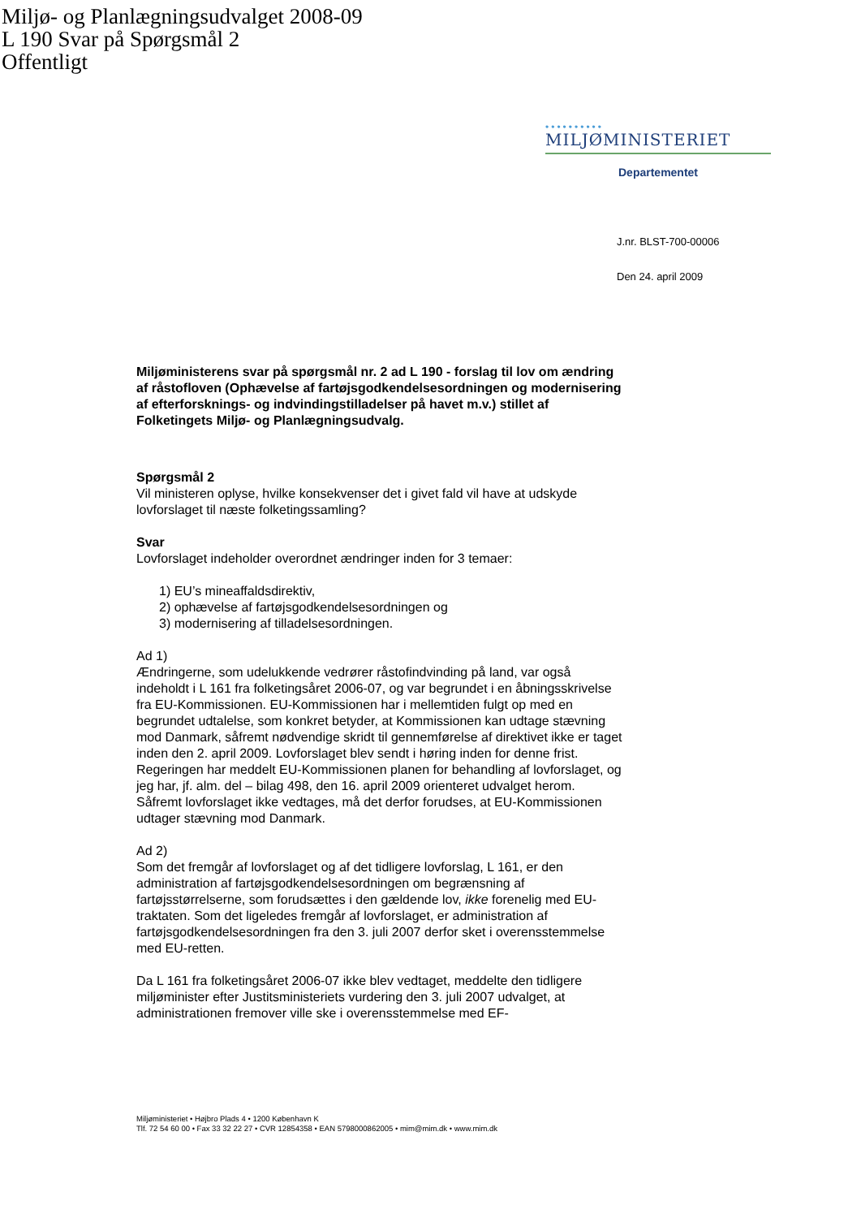Miljø- og Planlægningsudvalget 2008-09
L 190 Svar på Spørgsmål 2
Offentligt
••••••••••
MILJØMINISTERIET
Departementet
J.nr. BLST-700-00006
Den 24. april 2009
Miljøministerens svar på spørgsmål nr. 2 ad L 190 - forslag til lov om ændring af råstofloven (Ophævelse af fartøjsgodkendelsesordningen og modernisering af efterforsknings- og indvindingstilladelser på havet m.v.) stillet af Folketingets Miljø- og Planlægningsudvalg.
Spørgsmål 2
Vil ministeren oplyse, hvilke konsekvenser det i givet fald vil have at udskyde lovforslaget til næste folketingssamling?
Svar
Lovforslaget indeholder overordnet ændringer inden for 3 temaer:
1) EU’s mineaffaldsdirektiv,
2) ophævelse af fartøjsgodkendelsesordningen og
3) modernisering af tilladelsesordningen.
Ad 1)
Ændringerne, som udelukkende vedrører råstofindvinding på land, var også indeholdt i L 161 fra folketingsåret 2006-07, og var begrundet i en åbningsskrivelse fra EU-Kommissionen. EU-Kommissionen har i mellemtiden fulgt op med en begrundet udtalelse, som konkret betyder, at Kommissionen kan udtage stævning mod Danmark, såfremt nødvendige skridt til gennemførelse af direktivet ikke er taget inden den 2. april 2009. Lovforslaget blev sendt i høring inden for denne frist. Regeringen har meddelt EU-Kommissionen planen for behandling af lovforslaget, og jeg har, jf. alm. del – bilag 498, den 16. april 2009 orienteret udvalget herom. Såfremt lovforslaget ikke vedtages, må det derfor forudses, at EU-Kommissionen udtager stævning mod Danmark.
Ad 2)
Som det fremgår af lovforslaget og af det tidligere lovforslag, L 161, er den administration af fartøjsgodkendelsesordningen om begrænsning af fartøjsstørrelserne, som forudsættes i den gældende lov, ikke forenelig med EU-traktaten. Som det ligeledes fremgår af lovforslaget, er administration af fartøjsgodkendelsesordningen fra den 3. juli 2007 derfor sket i overensstemmelse med EU-retten.
Da L 161 fra folketingsåret 2006-07 ikke blev vedtaget, meddelte den tidligere miljøminister efter Justitsministeriets vurdering den 3. juli 2007 udvalget, at administrationen fremover ville ske i overensstemmelse med EF-
Miljøministeriet • Højbro Plads 4 • 1200 København K
Tlf. 72 54 60 00 • Fax 33 32 22 27 • CVR 12854358 • EAN 5798000862005 • mim@mim.dk • www.mim.dk